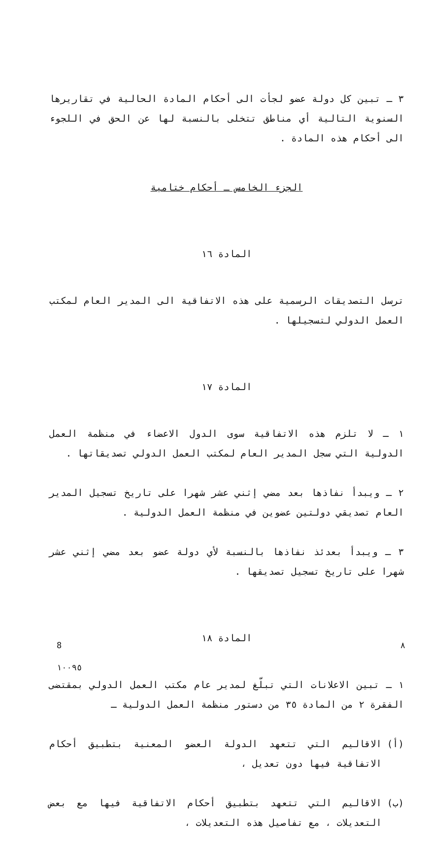٣ ـ تبين كل دولة عضو لجأت الى أحكام المادة الحالية في تقاريرها السنوية التالية أي مناطق تتخلى بالنسبة لها عن الحق في اللجوء الى أحكام هذه المادة .
الجزء الخامس ـ أحكام ختامية
المادة ١٦
ترسل التصديقات الرسمية على هذه الاتفاقية الى المدير العام لمكتب العمل الدولي لتسجيلها .
المادة ١٧
١ ـ لا تلزم هذه الاتفاقية سوى الدول الاعضاء في منظمة العمل الدولية التي سجل المدير العام لمكتب العمل الدولي تصديقاتها .
٢ ـ ويبدأ نفاذها بعد مضي إثني عشر شهرا على تاريخ تسجيل المدير العام تصديقي دولتين عضوين في منظمة العمل الدولية .
٣ ـ ويبدأ بعدئذ نفاذها بالنسبة لأي دولة عضو بعد مضي إثني عشر شهرا على تاريخ تسجيل تصديقها .
المادة ١٨
١ ـ تبين الاعلانات التي تبلّغ لمدير عام مكتب العمل الدولي بمقتضى الفقرة ٢ من المادة ٣٥ من دستور منظمة العمل الدولية ـ
(أ) الاقاليم التي تتعهد الدولة العضو المعنية بتطبيق أحكام الاتفاقية فيها دون تعديل ،
(ب) الاقاليم التي تتعهد بتطبيق أحكام الاتفاقية فيها مع بعض التعديلات ، مع تفاصيل هذه التعديلات ،
8 ٨
١٠٠٩٥